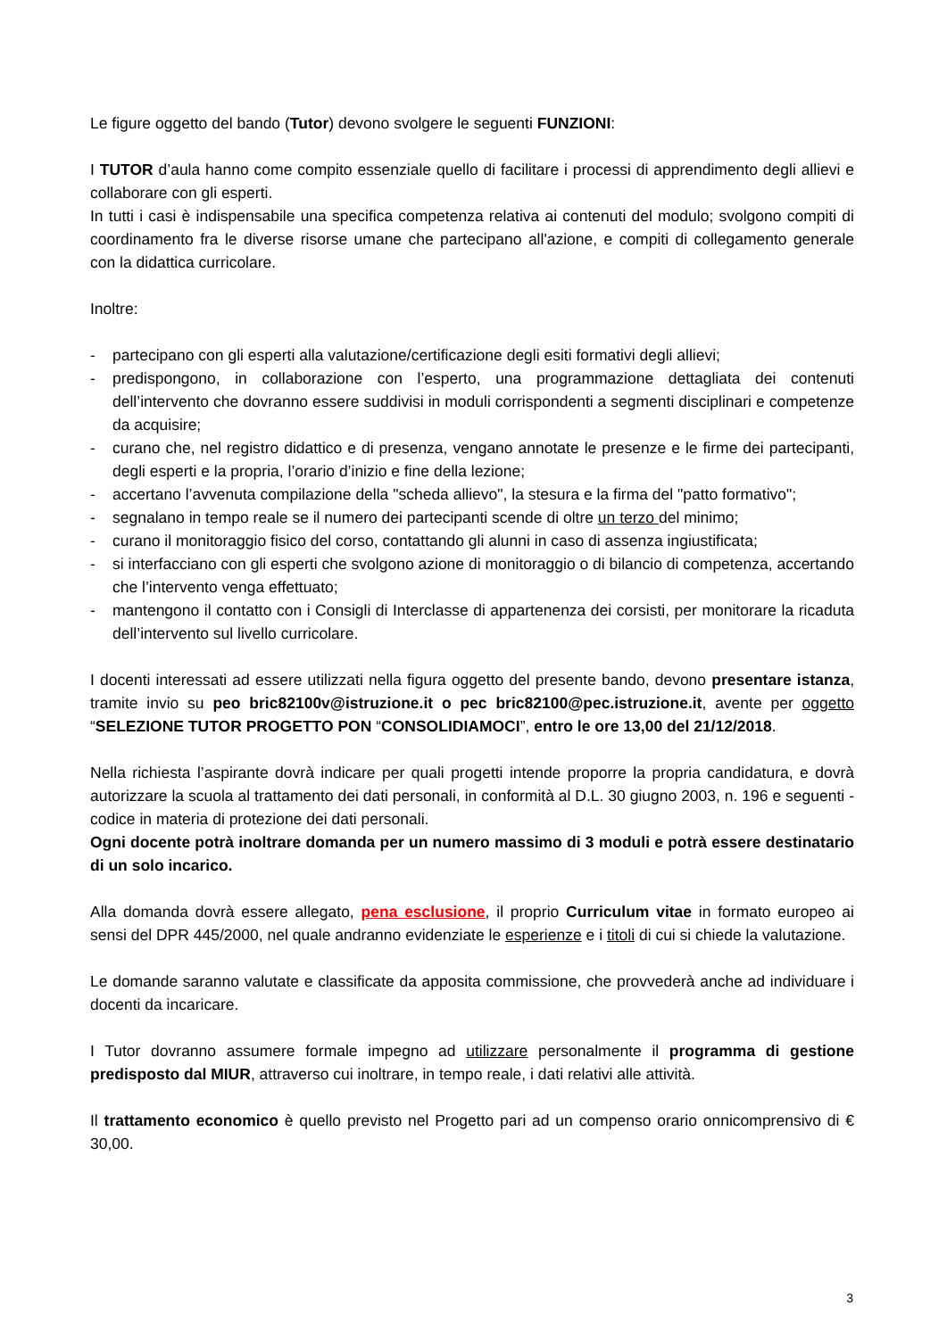Le figure oggetto del bando (Tutor) devono svolgere le seguenti FUNZIONI:
I TUTOR d’aula hanno come compito essenziale quello di facilitare i processi di apprendimento degli allievi e collaborare con gli esperti.
In tutti i casi è indispensabile una specifica competenza relativa ai contenuti del modulo; svolgono compiti di coordinamento fra le diverse risorse umane che partecipano all'azione, e compiti di collegamento generale con la didattica curricolare.
Inoltre:
- partecipano con gli esperti alla valutazione/certificazione degli esiti formativi degli allievi;
- predispongono, in collaborazione con l’esperto, una programmazione dettagliata dei contenuti dell’intervento che dovranno essere suddivisi in moduli corrispondenti a segmenti disciplinari e competenze da acquisire;
- curano che, nel registro didattico e di presenza, vengano annotate le presenze e le firme dei partecipanti, degli esperti e la propria, l’orario d’inizio e fine della lezione;
- accertano l’avvenuta compilazione della "scheda allievo", la stesura e la firma del "patto formativo";
- segnalano in tempo reale se il numero dei partecipanti scende di oltre un terzo del minimo;
- curano il monitoraggio fisico del corso, contattando gli alunni in caso di assenza ingiustificata;
- si interfacciano con gli esperti che svolgono azione di monitoraggio o di bilancio di competenza, accertando che l’intervento venga effettuato;
- mantengono il contatto con i Consigli di Interclasse di appartenenza dei corsisti, per monitorare la ricaduta dell’intervento sul livello curricolare.
I docenti interessati ad essere utilizzati nella figura oggetto del presente bando, devono presentare istanza, tramite invio su peo bric82100v@istruzione.it o pec bric82100@pec.istruzione.it, avente per oggetto “SELEZIONE TUTOR PROGETTO PON “CONSOLIDIAMOCI”, entro le ore 13,00 del 21/12/2018.
Nella richiesta l’aspirante dovrà indicare per quali progetti intende proporre la propria candidatura, e dovrà autorizzare la scuola al trattamento dei dati personali, in conformità al D.L. 30 giugno 2003, n. 196 e seguenti - codice in materia di protezione dei dati personali.
Ogni docente potrà inoltrare domanda per un numero massimo di 3 moduli e potrà essere destinatario di un solo incarico.
Alla domanda dovrà essere allegato, pena esclusione, il proprio Curriculum vitae in formato europeo ai sensi del DPR 445/2000, nel quale andranno evidenziate le esperienze e i titoli di cui si chiede la valutazione.
Le domande saranno valutate e classificate da apposita commissione, che provvederà anche ad individuare i docenti da incaricare.
I Tutor dovranno assumere formale impegno ad utilizzare personalmente il programma di gestione predisposto dal MIUR, attraverso cui inoltrare, in tempo reale, i dati relativi alle attività.
Il trattamento economico è quello previsto nel Progetto pari ad un compenso orario onnicomprensivo di € 30,00.
3